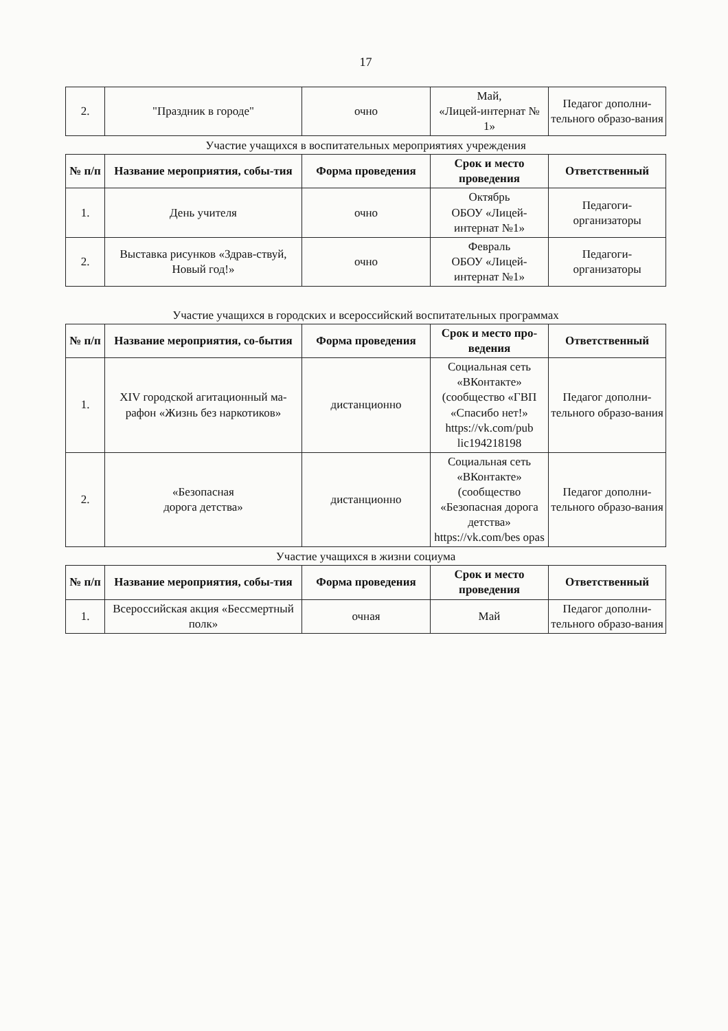17
| 2. | "Праздник в городе" | очно | Май, «Лицей-интернат № 1» | Педагог дополни-тельного образо-вания |
Участие учащихся в воспитательных мероприятиях учреждения
| № п/п | Название мероприятия, собы-тия | Форма проведения | Срок и место проведения | Ответственный |
| --- | --- | --- | --- | --- |
| 1. | День учителя | очно | Октябрь ОБОУ «Лицей-интернат №1» | Педагоги-организаторы |
| 2. | Выставка рисунков «Здрав-ствуй, Новый год!» | очно | Февраль ОБОУ «Лицей-интернат №1» | Педагоги-организаторы |
Участие учащихся в городских и всероссийский воспитательных программах
| № п/п | Название мероприятия, со-бытия | Форма проведения | Срок и место про-ведения | Ответственный |
| --- | --- | --- | --- | --- |
| 1. | XIV городской агитационный ма-рафон «Жизнь без наркотиков» | дистанционно | Социальная сеть «ВКонтакте» (сообщество «ГВП «Спасибо нет!» https://vk.com/pub lic194218198 | Педагог дополни-тельного образо-вания |
| 2. | «Безопасная дорога детства» | дистанционно | Социальная сеть «ВКонтакте» (сообщество «Безопасная дорога детства» https://vk.com/bes opas | Педагог дополни-тельного образо-вания |
Участие учащихся в жизни социума
| № п/п | Название мероприятия, собы-тия | Форма проведения | Срок и место проведения | Ответственный |
| --- | --- | --- | --- | --- |
| 1. | Всероссийская акция «Бессмертный полк» | очная | Май | Педагог дополни-тельного образо-вания |